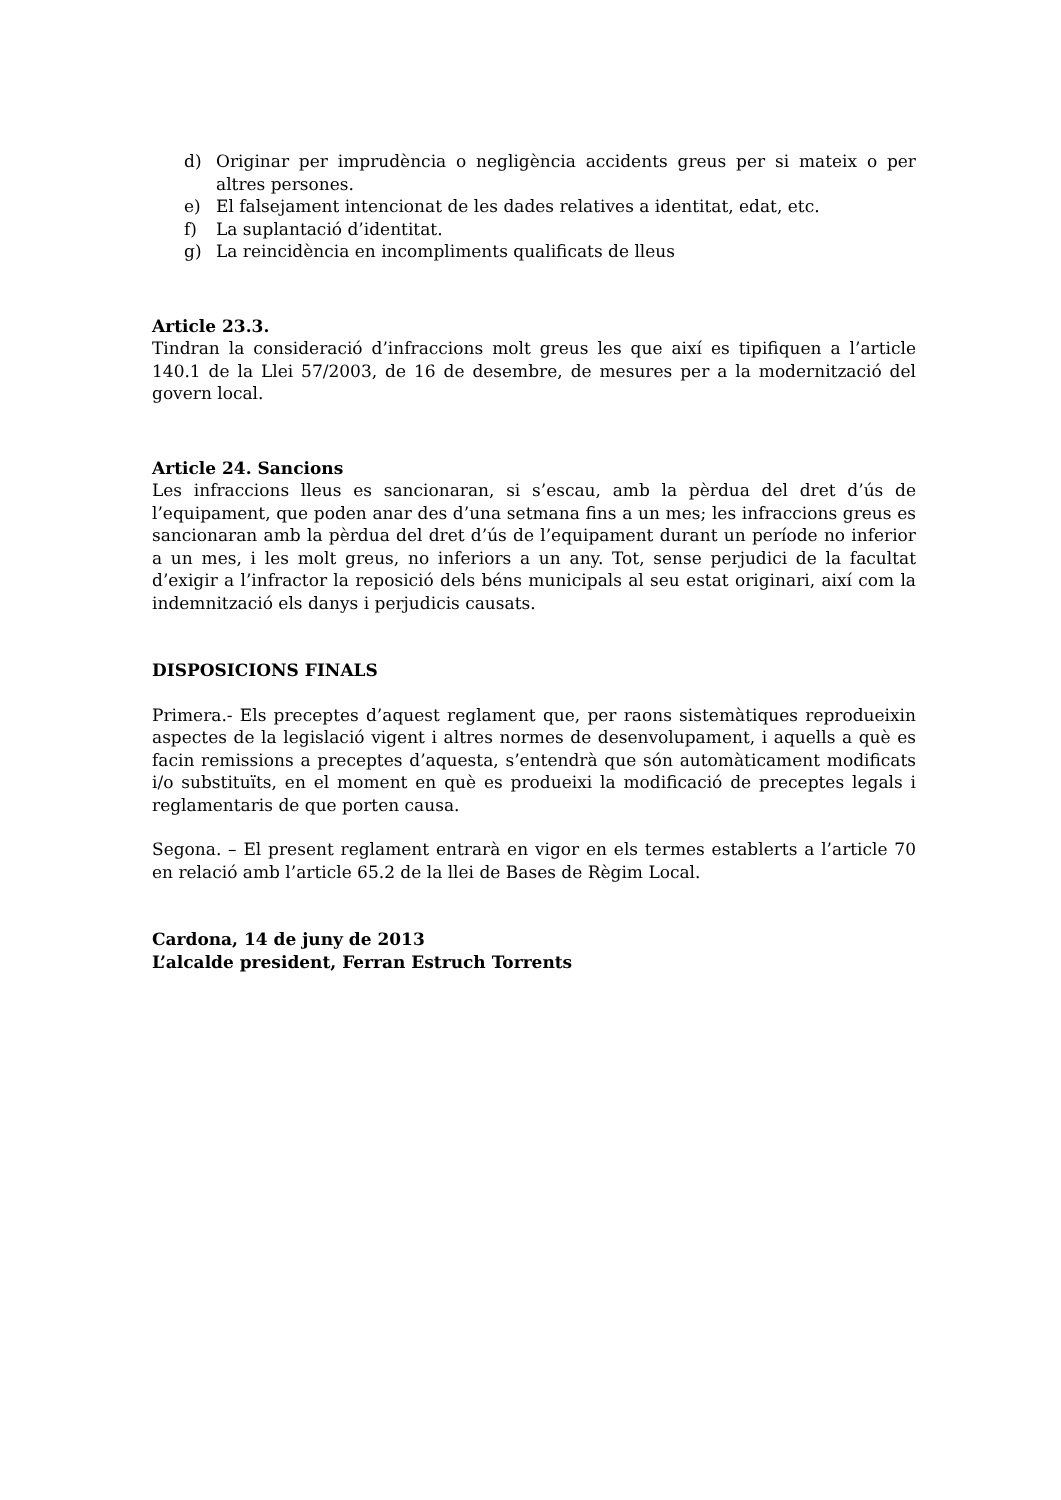d) Originar per imprudència o negligència accidents greus per si mateix o per altres persones.
e) El falsejament intencionat de les dades relatives a identitat, edat, etc.
f) La suplantació d’identitat.
g) La reincidència en incompliments qualificats de lleus
Article 23.3.
Tindran la consideració d’infraccions molt greus les que així es tipifiquen a l’article 140.1 de la Llei 57/2003, de 16 de desembre, de mesures per a la modernització del govern local.
Article 24. Sancions
Les infraccions lleus es sancionaran, si s’escau, amb la pèrdua del dret d’ús de l’equipament, que poden anar des d’una setmana fins a un mes; les infraccions greus es sancionaran amb la pèrdua del dret d’ús de l’equipament durant un període no inferior a un mes, i les molt greus, no inferiors a un any. Tot, sense perjudici de la facultat d’exigir a l’infractor la reposició dels béns municipals al seu estat originari, així com la indemnització els danys i perjudicis causats.
DISPOSICIONS FINALS
Primera.- Els preceptes d’aquest reglament que, per raons sistemàtiques reprodueixin aspectes de la legislació vigent i altres normes de desenvolupament, i aquells a què es facin remissions a preceptes d’aquesta, s’entendrà que són automàticament modificats i/o substituïts, en el moment en què es produeixi la modificació de preceptes legals i reglamentaris de que porten causa.
Segona. – El present reglament entrarà en vigor en els termes establerts a l’article 70 en relació amb l’article 65.2 de la llei de Bases de Règim Local.
Cardona, 14 de juny de 2013
L’alcalde president, Ferran Estruch Torrents